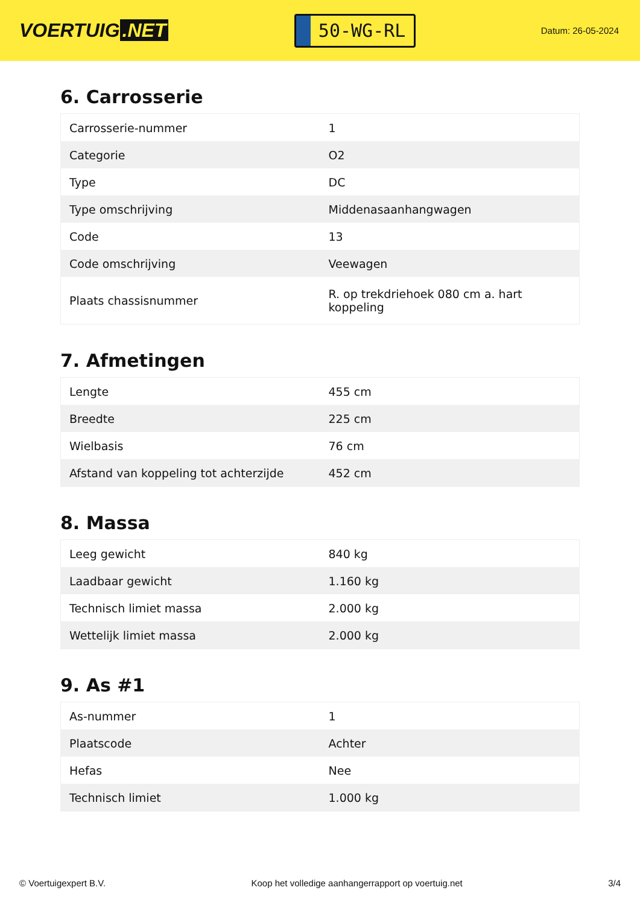VOERTUIG.NET
50-WG-RL
Datum: 26-05-2024
6. Carrosserie
| Carrosserie-nummer | 1 |
| Categorie | O2 |
| Type | DC |
| Type omschrijving | Middenasaanhangwagen |
| Code | 13 |
| Code omschrijving | Veewagen |
| Plaats chassisnummer | R. op trekdriehoek 080 cm a. hart koppeling |
7. Afmetingen
| Lengte | 455 cm |
| Breedte | 225 cm |
| Wielbasis | 76 cm |
| Afstand van koppeling tot achterzijde | 452 cm |
8. Massa
| Leeg gewicht | 840 kg |
| Laadbaar gewicht | 1.160 kg |
| Technisch limiet massa | 2.000 kg |
| Wettelijk limiet massa | 2.000 kg |
9. As #1
| As-nummer | 1 |
| Plaatscode | Achter |
| Hefas | Nee |
| Technisch limiet | 1.000 kg |
© Voertuigexpert B.V. Koop het volledige aanhangerrapport op voertuig.net 3/4